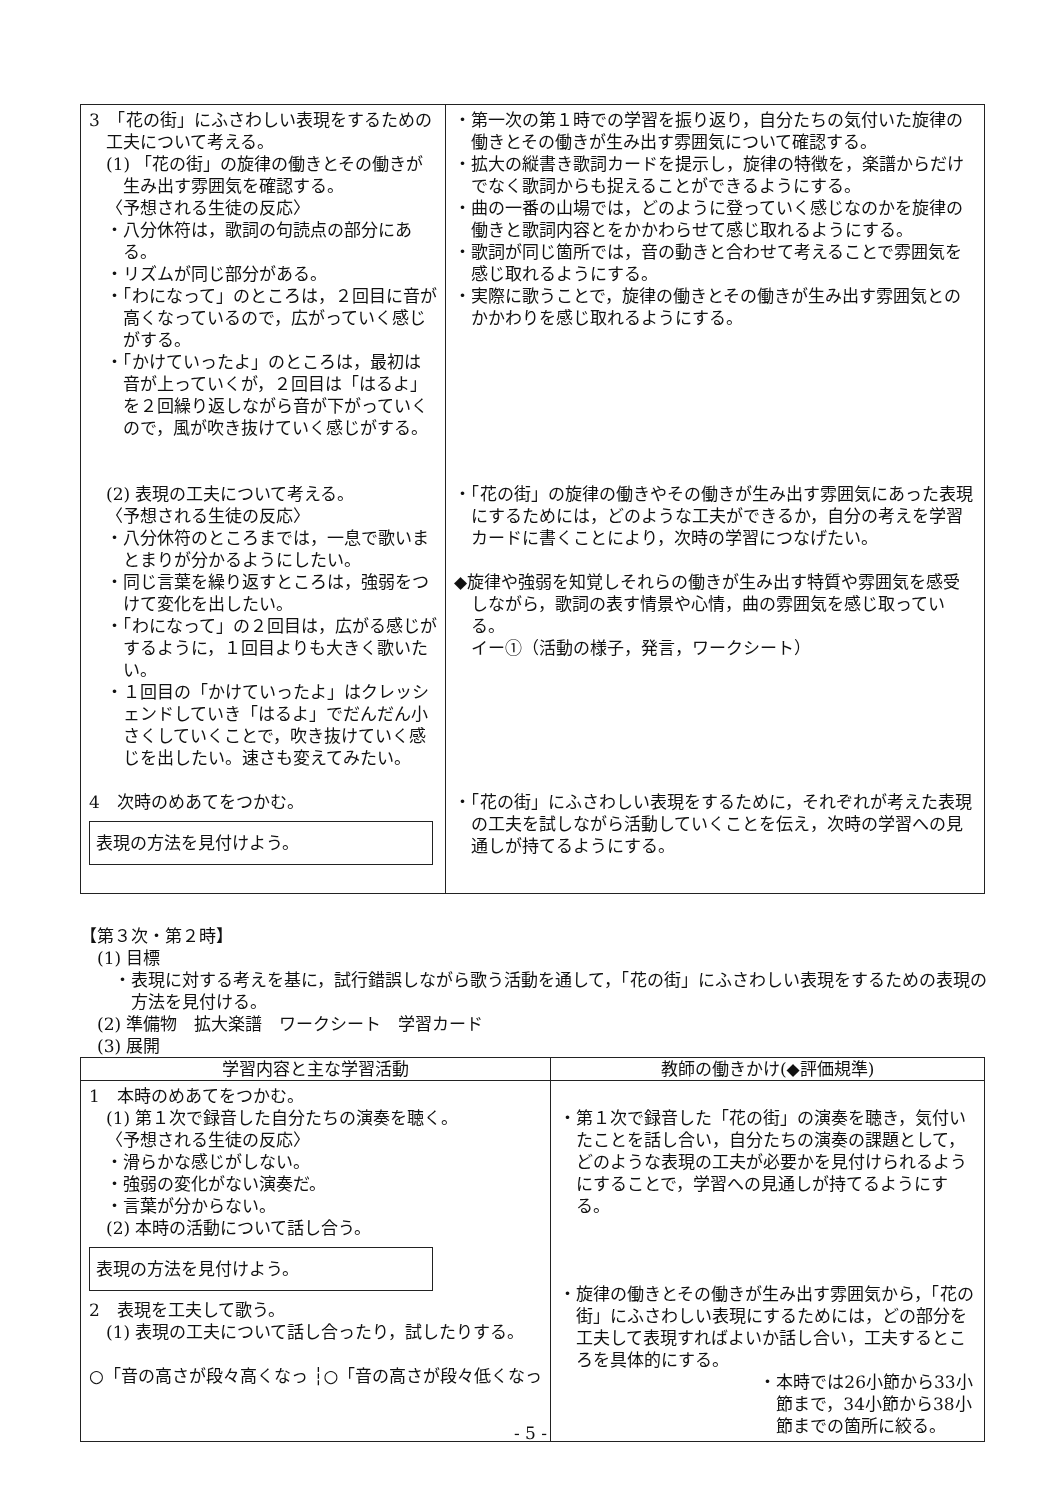| 3 「花の街」にふさわしい表現をするための工夫について考える。 (1) 「花の街」の旋律の働きとその働きが生み出す雰囲気を確認する。 〈予想される生徒の反応〉 ・八分休符は，歌詞の句読点の部分にある。 ・リズムが同じ部分がある。 ・「わになって」のところは，２回目に音が高くなっているので，広がっていく感じがする。 ・「かけていったよ」のところは，最初は音が上っていくが，２回目は「はるよ」を２回繰り返しながら音が下がっていくので，風が吹き抜けていく感じがする。 (2) 表現の工夫について考える。 〈予想される生徒の反応〉 ・八分休符のところまでは，一息で歌いまとまりが分かるようにしたい。 ・同じ言葉を繰り返すところは，強弱をつけて変化を出したい。 ・「わになって」の２回目は，広がる感じがするように，１回目よりも大きく歌いたい。 ・１回目の「かけていったよ」はクレッシェンドしていき「はるよ」でだんだん小さくしていくことで，吹き抜けていく感じを出したい。速さも変えてみたい。 4 次時のめあてをつかむ。 表現の方法を見付けよう。 | ・第一次の第１時での学習を振り返り，自分たちの気付いた旋律の働きとその働きが生み出す雰囲気について確認する。 ・拡大の縦書き歌詞カードを提示し，旋律の特徴を，楽譜からだけでなく歌詞からも捉えることができるようにする。 ・曲の一番の山場では，どのように登っていく感じなのかを旋律の働きと歌詞内容とをかかわらせて感じ取れるようにする。 ・歌詞が同じ箇所では，音の動きと合わせて考えることで雰囲気を感じ取れるようにする。 ・実際に歌うことで，旋律の働きとその働きが生み出す雰囲気とのかかわりを感じ取れるようにする。 ・「花の街」の旋律の働きやその働きが生み出す雰囲気にあった表現にするためには，どのような工夫ができるか，自分の考えを学習カードに書くことにより，次時の学習につなげたい。 ◆旋律や強弱を知覚しそれらの働きが生み出す特質や雰囲気を感受しながら，歌詞の表す情景や心情，曲の雰囲気を感じ取っている。 イー①（活動の様子，発言，ワークシート） ・「花の街」にふさわしい表現をするために，それぞれが考えた表現の工夫を試しながら活動していくことを伝え，次時の学習への見通しが持てるようにする。 |
【第３次・第２時】
(1) 目標
・表現に対する考えを基に，試行錯誤しながら歌う活動を通して，「花の街」にふさわしい表現をするための表現の方法を見付ける。
(2) 準備物　拡大楽譜　ワークシート　学習カード
(3) 展開
| 学習内容と主な学習活動 | 教師の働きかけ(◆評価規準) |
| --- | --- |
| 1 本時のめあてをつかむ。 (1) 第１次で録音した自分たちの演奏を聴く。 〈予想される生徒の反応〉 ・滑らかな感じがしない。 ・強弱の変化がない演奏だ。 ・言葉が分からない。 (2) 本時の活動について話し合う。 表現の方法を見付けよう。 2 表現を工夫して歌う。 (1) 表現の工夫について話し合ったり，試したりする。 ○「音の高さが段々高くなっ ┆○「音の高さが段々低くなっ | ・第１次で録音した「花の街」の演奏を聴き，気付いたことを話し合い，自分たちの演奏の課題として，どのような表現の工夫が必要かを見付けられるようにすることで，学習への見通しが持てるようにする。 ・旋律の働きとその働きが生み出す雰囲気から，「花の街」にふさわしい表現にするためには，どの部分を工夫して表現すればよいか話し合い，工夫するところを具体的にする。 ・本時では26小節から33小節まで，34小節から38小節までの箇所に絞る。 |
- 5 -